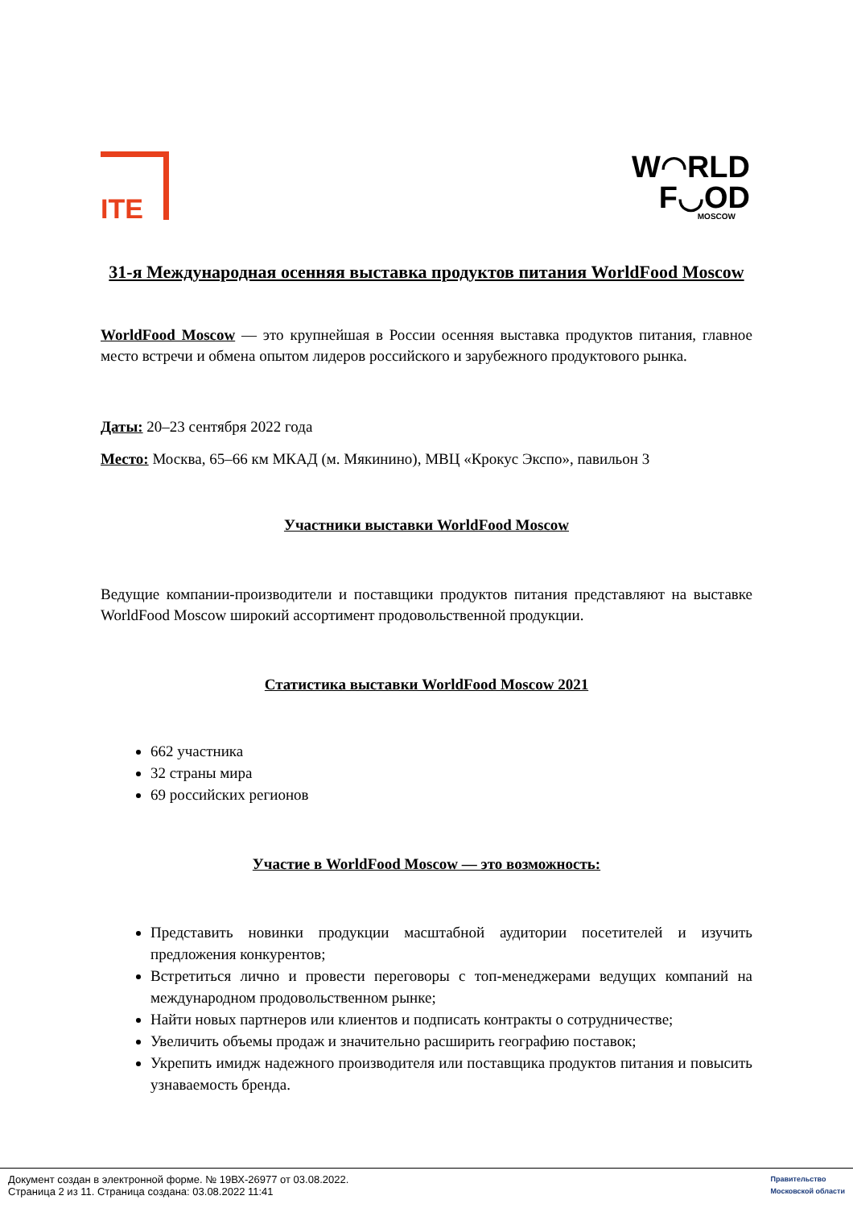ITE
W◠RLD
F◡OD
MOSCOW
31-я Международная осенняя выставка продуктов питания WorldFood Moscow
WorldFood Moscow — это крупнейшая в России осенняя выставка продуктов питания, главное место встречи и обмена опытом лидеров российского и зарубежного продуктового рынка.
Даты: 20–23 сентября 2022 года
Место: Москва, 65–66 км МКАД (м. Мякинино), МВЦ «Крокус Экспо», павильон 3
Участники выставки WorldFood Moscow
Ведущие компании-производители и поставщики продуктов питания представляют на выставке WorldFood Moscow широкий ассортимент продовольственной продукции.
Статистика выставки WorldFood Moscow 2021
662 участника
32 страны мира
69 российских регионов
Участие в WorldFood Moscow — это возможность:
Представить новинки продукции масштабной аудитории посетителей и изучить предложения конкурентов;
Встретиться лично и провести переговоры с топ-менеджерами ведущих компаний на международном продовольственном рынке;
Найти новых партнеров или клиентов и подписать контракты о сотрудничестве;
Увеличить объемы продаж и значительно расширить географию поставок;
Укрепить имидж надежного производителя или поставщика продуктов питания и повысить узнаваемость бренда.
Документ создан в электронной форме. № 19ВХ-26977 от 03.08.2022.
Страница 2 из 11. Страница создана: 03.08.2022 11:41
Правительство
Московской области